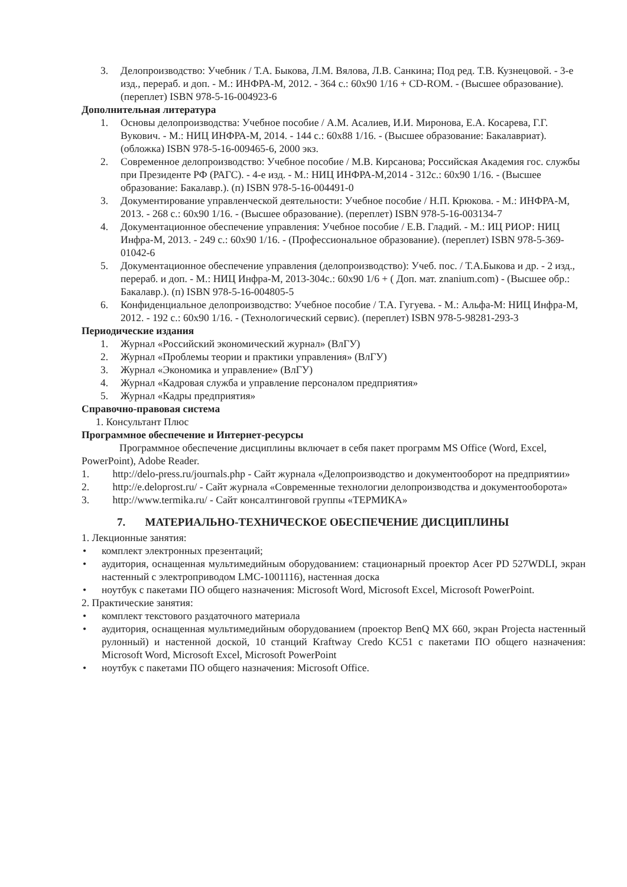3. Делопроизводство: Учебник / Т.А. Быкова, Л.М. Вялова, Л.В. Санкина; Под ред. Т.В. Кузнецовой. - 3-е изд., перераб. и доп. - М.: ИНФРА-М, 2012. - 364 с.: 60x90 1/16 + CD-ROM. - (Высшее образование). (переплет) ISBN 978-5-16-004923-6
Дополнительная литература
1. Основы делопроизводства: Учебное пособие / А.М. Асалиев, И.И. Миронова, Е.А. Косарева, Г.Г. Вукович. - М.: НИЦ ИНФРА-М, 2014. - 144 с.: 60x88 1/16. - (Высшее образование: Бакалавриат). (обложка) ISBN 978-5-16-009465-6, 2000 экз.
2. Современное делопроизводство: Учебное пособие / М.В. Кирсанова; Российская Академия гос. службы при Президенте РФ (РАГС). - 4-е изд. - М.: НИЦ ИНФРА-М,2014 - 312с.: 60x90 1/16. - (Высшее образование: Бакалавр.). (п) ISBN 978-5-16-004491-0
3. Документирование управленческой деятельности: Учебное пособие / Н.П. Крюкова. - М.: ИНФРА-М, 2013. - 268 с.: 60x90 1/16. - (Высшее образование). (переплет) ISBN 978-5-16-003134-7
4. Документационное обеспечение управления: Учебное пособие / Е.В. Гладий. - М.: ИЦ РИОР: НИЦ Инфра-М, 2013. - 249 с.: 60x90 1/16. - (Профессиональное образование). (переплет) ISBN 978-5-369-01042-6
5. Документационное обеспечение управления (делопроизводство): Учеб. пос. / Т.А.Быкова и др. - 2 изд., перераб. и доп. - М.: НИЦ Инфра-М, 2013-304с.: 60x90 1/6 + ( Доп. мат. znanium.com) - (Высшее обр.: Бакалавр.). (п) ISBN 978-5-16-004805-5
6. Конфиденциальное делопроизводство: Учебное пособие / Т.А. Гугуева. - М.: Альфа-М: НИЦ Инфра-М, 2012. - 192 с.: 60x90 1/16. - (Технологический сервис). (переплет) ISBN 978-5-98281-293-3
Периодические издания
1. Журнал «Российский экономический журнал» (ВлГУ)
2. Журнал «Проблемы теории и практики управления» (ВлГУ)
3. Журнал «Экономика и управление» (ВлГУ)
4. Журнал «Кадровая служба и управление персоналом предприятия»
5. Журнал «Кадры предприятия»
Справочно-правовая система
1. Консультант Плюс
Программное обеспечение и Интернет-ресурсы
Программное обеспечение дисциплины включает в себя пакет программ MS Office (Word, Excel, PowerPoint), Adobe Reader.
1. http://delo-press.ru/journals.php - Сайт журнала «Делопроизводство и документооборот на предприятии»
2. http://e.deloprost.ru/ - Сайт журнала «Современные технологии делопроизводства и документооборота»
3. http://www.termika.ru/ - Сайт консалтинговой группы «ТЕРМИКА»
7. МАТЕРИАЛЬНО-ТЕХНИЧЕСКОЕ ОБЕСПЕЧЕНИЕ ДИСЦИПЛИНЫ
1. Лекционные занятия:
• комплект электронных презентаций;
• аудитория, оснащенная мультимедийным оборудованием: стационарный проектор Acer PD 527WDLI, экран настенный с электроприводом LMC-1001116), настенная доска
• ноутбук с пакетами ПО общего назначения: Microsoft Word, Microsoft Excel, Microsoft PowerPoint.
2. Практические занятия:
• комплект текстового раздаточного материала
• аудитория, оснащенная мультимедийным оборудованием (проектор BenQ MX 660, экран Projecta настенный рулонный) и настенной доской, 10 станций Kraftway Credo KC51 с пакетами ПО общего назначения: Microsoft Word, Microsoft Excel, Microsoft PowerPoint
• ноутбук с пакетами ПО общего назначения: Microsoft Office.